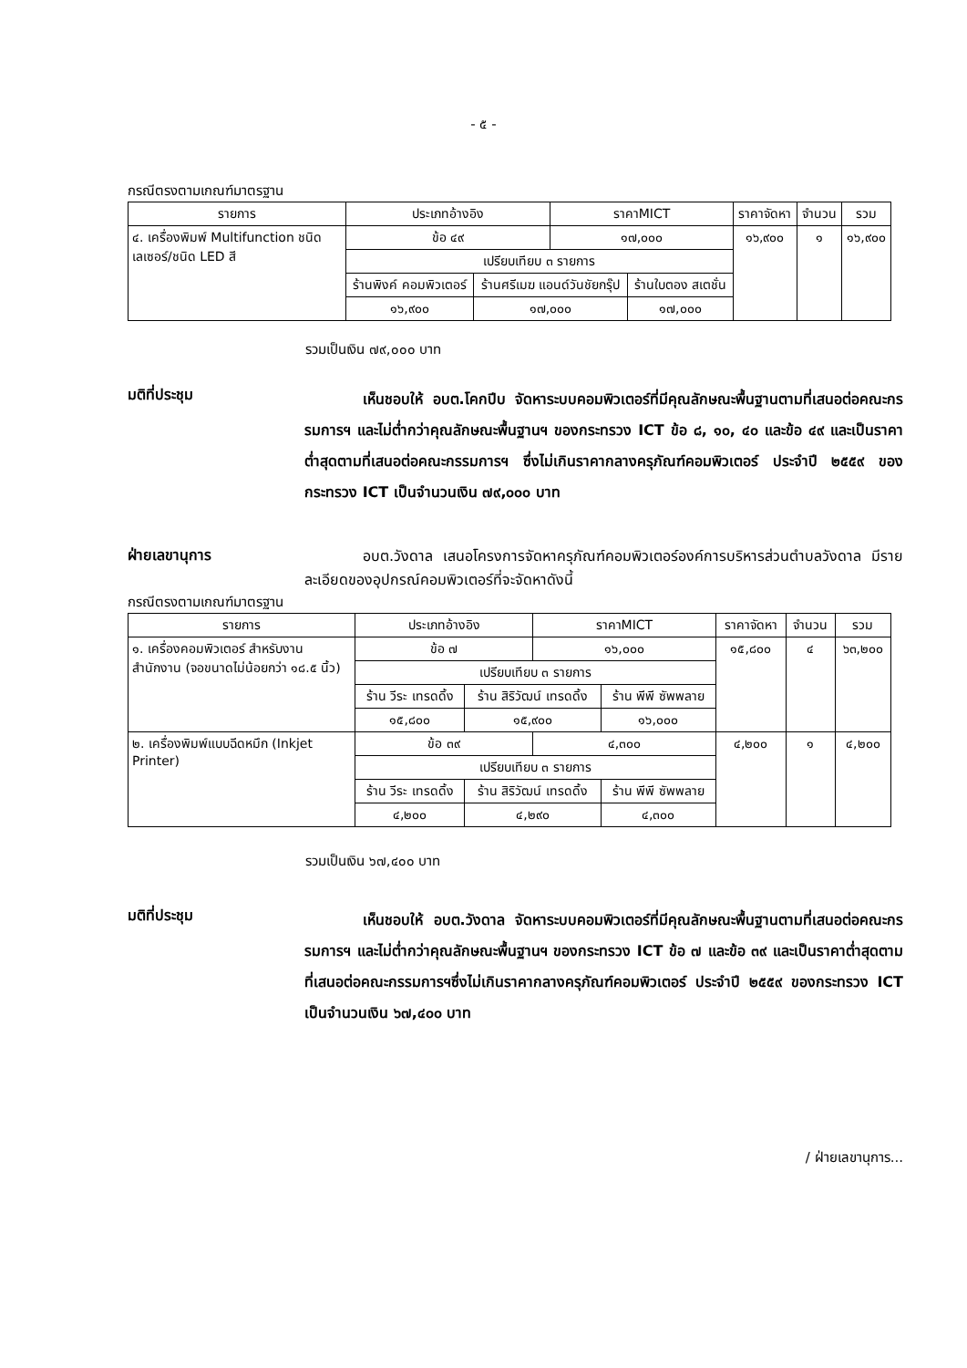- ๕ -
กรณีตรงตามเกณฑ์มาตรฐาน
| รายการ | ประเภทอ้างอิง | | ราคาMICT | | ราคาจัดหา | จำนวน | รวม |
| --- | --- | --- | --- | --- | --- | --- | --- |
| ๔. เครื่องพิมพ์ Multifunction ชนิดเลเซอร์/ชนิด LED สี | ข้อ ๔๙ | | ๑๗,๐๐๐ | | ๑๖,๙๐๐ | ๑ | ๑๖,๙๐๐ |
| | เปรียบเทียบ ๓ รายการ | | | | | | |
| | ร้านพิงค์ คอมพิวเตอร์ | ร้านศรีเมฆ แอนด์วันชัยกรุ๊ป | | ร้านใบตอง สเตชั่น | | | |
| | ๑๖,๙๐๐ | ๑๗,๐๐๐ | | ๑๗,๐๐๐ | | | |
รวมเป็นเงิน ๗๙,๐๐๐ บาท
มติที่ประชุม
    เห็นชอบให้ อบต.โคกปีบ จัดหาระบบคอมพิวเตอร์ที่มีคุณลักษณะพื้นฐานตามที่เสนอต่อคณะกรรมการฯ และไม่ต่ำกว่าคุณลักษณะพื้นฐานฯ ของกระทรวง ICT ข้อ ๘, ๑๐, ๔๐ และข้อ ๔๙ และเป็นราคาต่ำสุดตามที่เสนอต่อคณะกรรมการฯ ซึ่งไม่เกินราคากลางครุภัณฑ์คอมพิวเตอร์ ประจำปี ๒๕๕๙ ของกระทรวง ICT เป็นจำนวนเงิน ๗๙,๐๐๐ บาท
ฝ่ายเลขานุการ
    อบต.วังดาล เสนอโครงการจัดหาครุภัณฑ์คอมพิวเตอร์องค์การบริหารส่วนตำบลวังดาล มีรายละเอียดของอุปกรณ์คอมพิวเตอร์ที่จะจัดหาดังนี้
กรณีตรงตามเกณฑ์มาตรฐาน
| รายการ | ประเภทอ้างอิง | | ราคาMICT | | ราคาจัดหา | จำนวน | รวม |
| --- | --- | --- | --- | --- | --- | --- | --- |
| ๑. เครื่องคอมพิวเตอร์ สำหรับงานสำนักงาน (จอขนาดไม่น้อยกว่า ๑๘.๕ นิ้ว) | ข้อ ๗ | | ๑๖,๐๐๐ | | ๑๕,๘๐๐ | ๔ | ๖๓,๒๐๐ |
| | เปรียบเทียบ ๓ รายการ | | | | | | |
| | ร้าน วีระ เทรดดิ้ง | ร้าน สิริวัฒน์ เทรดดิ้ง | | ร้าน พีพี ซัพพลาย | | | |
| | ๑๕,๘๐๐ | ๑๕,๙๐๐ | | ๑๖,๐๐๐ | | | |
| ๒. เครื่องพิมพ์แบบฉีดหมึก (Inkjet Printer) | ข้อ ๓๙ | | ๔,๓๐๐ | | ๔,๒๐๐ | ๑ | ๔,๒๐๐ |
| | เปรียบเทียบ ๓ รายการ | | | | | | |
| | ร้าน วีระ เทรดดิ้ง | ร้าน สิริวัฒน์ เทรดดิ้ง | | ร้าน พีพี ซัพพลาย | | | |
| | ๔,๒๐๐ | ๔,๒๙๐ | | ๔,๓๐๐ | | | |
รวมเป็นเงิน ๖๗,๔๐๐ บาท
มติที่ประชุม
    เห็นชอบให้ อบต.วังดาล จัดหาระบบคอมพิวเตอร์ที่มีคุณลักษณะพื้นฐานตามที่เสนอต่อคณะกรรมการฯ และไม่ต่ำกว่าคุณลักษณะพื้นฐานฯ ของกระทรวง ICT ข้อ ๗ และข้อ ๓๙ และเป็นราคาต่ำสุดตามที่เสนอต่อคณะกรรมการฯซึ่งไม่เกินราคากลางครุภัณฑ์คอมพิวเตอร์ ประจำปี ๒๕๕๙ ของกระทรวง ICT เป็นจำนวนเงิน ๖๗,๔๐๐ บาท
/ ฝ่ายเลขานุการ...